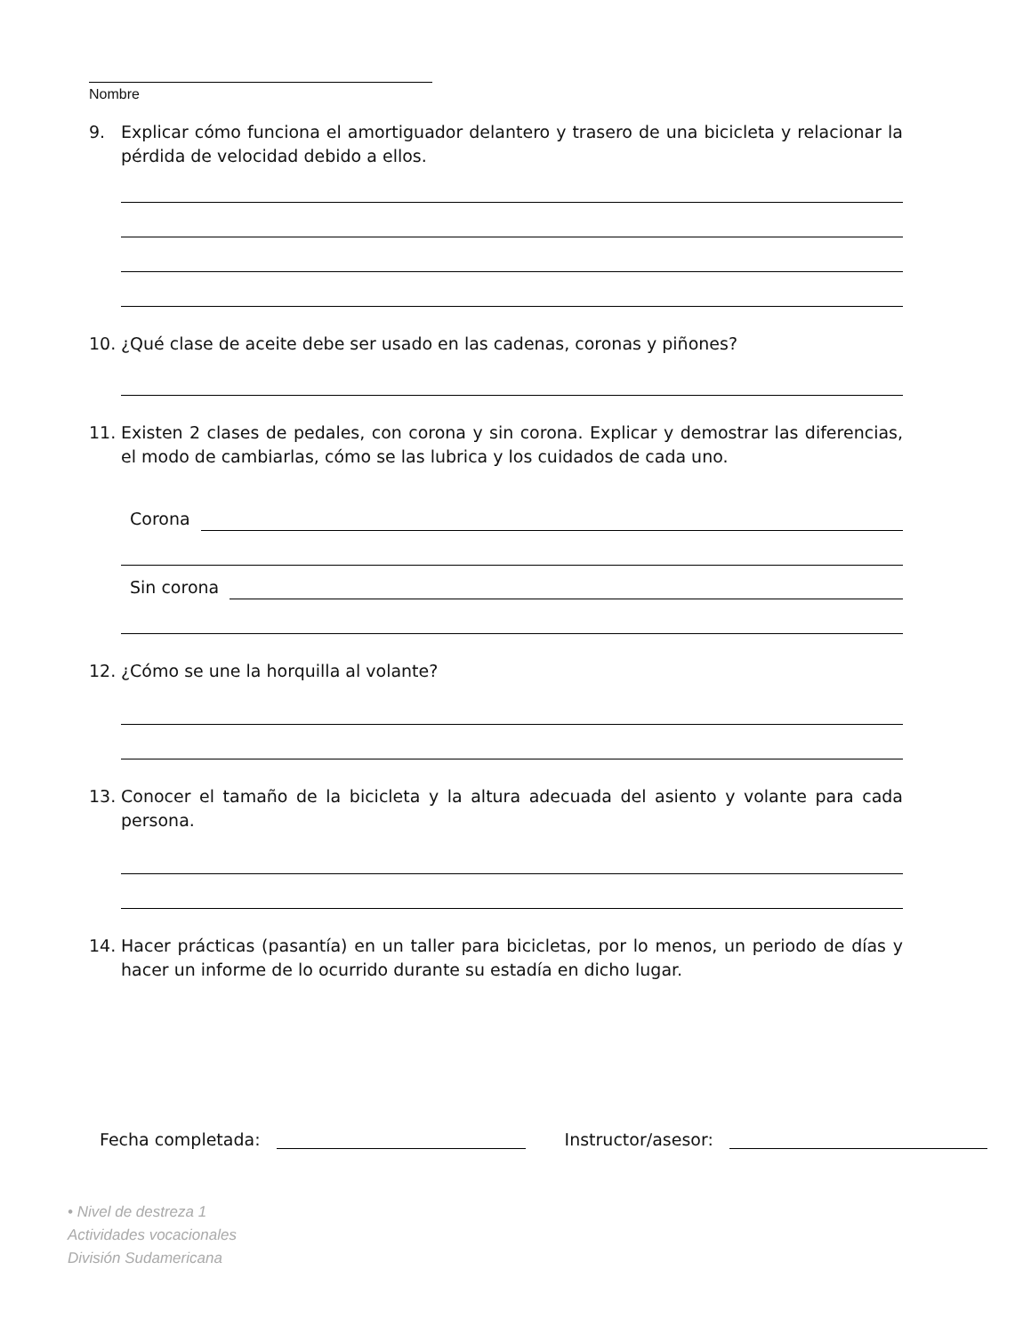Nombre
9. Explicar cómo funciona el amortiguador delantero y trasero de una bicicleta y relacionar la pérdida de velocidad debido a ellos.
10. ¿Qué clase de aceite debe ser usado en las cadenas, coronas y piñones?
11. Existen 2 clases de pedales, con corona y sin corona. Explicar y demostrar las diferencias, el modo de cambiarlas, cómo se las lubrica y los cuidados de cada uno.
Corona
Sin corona
12. ¿Cómo se une la horquilla al volante?
13. Conocer el tamaño de la bicicleta y la altura adecuada del asiento y volante para cada persona.
14. Hacer prácticas (pasantía) en un taller para bicicletas, por lo menos, un periodo de días y hacer un informe de lo ocurrido durante su estadía en dicho lugar.
Fecha completada:
Instructor/asesor:
• Nivel de destreza 1
Actividades vocacionales
División Sudamericana